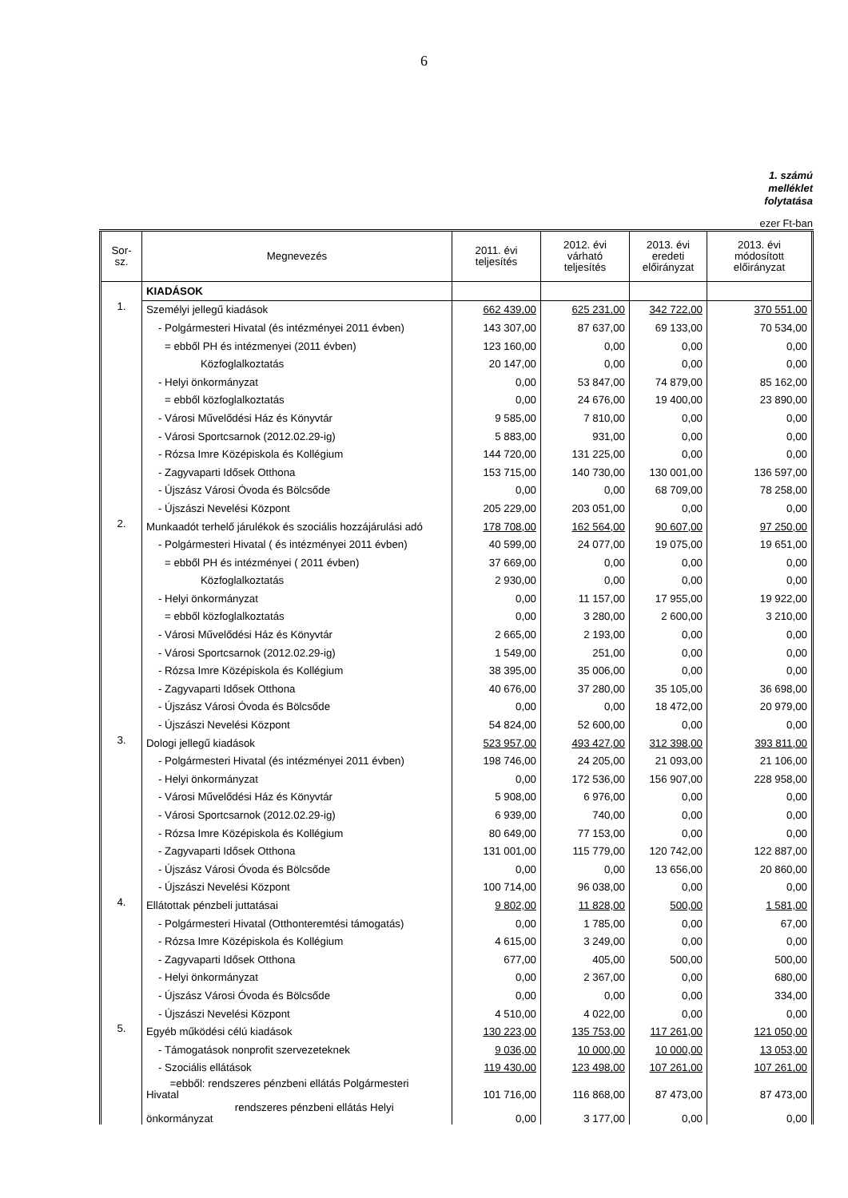6
1. számú
melléklet
folytatása
ezer Ft-ban
| Sor- sz. | Megnevezés | 2011. évi teljesítés | 2012. évi várható teljesítés | 2013. évi eredeti előirányzat | 2013. évi módosított előirányzat |
| --- | --- | --- | --- | --- | --- |
| | KIADÁSOK | | | | |
| 1. | Személyi jellegű kiadások | 662 439,00 | 625 231,00 | 342 722,00 | 370 551,00 |
| | - Polgármesteri Hivatal (és intézményei 2011 évben) | 143 307,00 | 87 637,00 | 69 133,00 | 70 534,00 |
| | = ebből PH és intézmenyei (2011 évben) | 123 160,00 | 0,00 | 0,00 | 0,00 |
| | Közfoglalkoztatás | 20 147,00 | 0,00 | 0,00 | 0,00 |
| | - Helyi önkormányzat | 0,00 | 53 847,00 | 74 879,00 | 85 162,00 |
| | = ebből közfoglalkoztatás | 0,00 | 24 676,00 | 19 400,00 | 23 890,00 |
| | - Városi Művelődési Ház és Könyvtár | 9 585,00 | 7 810,00 | 0,00 | 0,00 |
| | - Városi Sportcsarnok (2012.02.29-ig) | 5 883,00 | 931,00 | 0,00 | 0,00 |
| | - Rózsa Imre Középiskola és Kollégium | 144 720,00 | 131 225,00 | 0,00 | 0,00 |
| | - Zagyvaparti Idősek Otthona | 153 715,00 | 140 730,00 | 130 001,00 | 136 597,00 |
| | - Újszász Városi Óvoda és Bölcsőde | 0,00 | 0,00 | 68 709,00 | 78 258,00 |
| | - Újszászi Nevelési Központ | 205 229,00 | 203 051,00 | 0,00 | 0,00 |
| 2. | Munkaadót terhelő járulékok és szociális hozzájárulási adó | 178 708,00 | 162 564,00 | 90 607,00 | 97 250,00 |
| | - Polgármesteri Hivatal ( és intézményei 2011 évben) | 40 599,00 | 24 077,00 | 19 075,00 | 19 651,00 |
| | = ebből PH és intézményei ( 2011 évben) | 37 669,00 | 0,00 | 0,00 | 0,00 |
| | Közfoglalkoztatás | 2 930,00 | 0,00 | 0,00 | 0,00 |
| | - Helyi önkormányzat | 0,00 | 11 157,00 | 17 955,00 | 19 922,00 |
| | = ebből közfoglalkoztatás | 0,00 | 3 280,00 | 2 600,00 | 3 210,00 |
| | - Városi Művelődési Ház és Könyvtár | 2 665,00 | 2 193,00 | 0,00 | 0,00 |
| | - Városi Sportcsarnok (2012.02.29-ig) | 1 549,00 | 251,00 | 0,00 | 0,00 |
| | - Rózsa Imre Középiskola és Kollégium | 38 395,00 | 35 006,00 | 0,00 | 0,00 |
| | - Zagyvaparti Idősek Otthona | 40 676,00 | 37 280,00 | 35 105,00 | 36 698,00 |
| | - Újszász Városi Óvoda és Bölcsőde | 0,00 | 0,00 | 18 472,00 | 20 979,00 |
| | - Újszászi Nevelési Központ | 54 824,00 | 52 600,00 | 0,00 | 0,00 |
| 3. | Dologi jellegű kiadások | 523 957,00 | 493 427,00 | 312 398,00 | 393 811,00 |
| | - Polgármesteri Hivatal (és intézményei 2011 évben) | 198 746,00 | 24 205,00 | 21 093,00 | 21 106,00 |
| | - Helyi önkormányzat | 0,00 | 172 536,00 | 156 907,00 | 228 958,00 |
| | - Városi Művelődési Ház és Könyvtár | 5 908,00 | 6 976,00 | 0,00 | 0,00 |
| | - Városi Sportcsarnok (2012.02.29-ig) | 6 939,00 | 740,00 | 0,00 | 0,00 |
| | - Rózsa Imre Középiskola és Kollégium | 80 649,00 | 77 153,00 | 0,00 | 0,00 |
| | - Zagyvaparti Idősek Otthona | 131 001,00 | 115 779,00 | 120 742,00 | 122 887,00 |
| | - Újszász Városi Óvoda és Bölcsőde | 0,00 | 0,00 | 13 656,00 | 20 860,00 |
| | - Újszászi Nevelési Központ | 100 714,00 | 96 038,00 | 0,00 | 0,00 |
| 4. | Ellátottak pénzbeli juttatásai | 9 802,00 | 11 828,00 | 500,00 | 1 581,00 |
| | - Polgármesteri Hivatal (Otthonteremtési támogatás) | 0,00 | 1 785,00 | 0,00 | 67,00 |
| | - Rózsa Imre Középiskola és Kollégium | 4 615,00 | 3 249,00 | 0,00 | 0,00 |
| | - Zagyvaparti Idősek Otthona | 677,00 | 405,00 | 500,00 | 500,00 |
| | - Helyi önkormányzat | 0,00 | 2 367,00 | 0,00 | 680,00 |
| | - Újszász Városi Óvoda és Bölcsőde | 0,00 | 0,00 | 0,00 | 334,00 |
| | - Újszászi Nevelési Központ | 4 510,00 | 4 022,00 | 0,00 | 0,00 |
| 5. | Egyéb működési célú kiadások | 130 223,00 | 135 753,00 | 117 261,00 | 121 050,00 |
| | - Támogatások nonprofit szervezeteknek | 9 036,00 | 10 000,00 | 10 000,00 | 13 053,00 |
| | - Szociális ellátások | 119 430,00 | 123 498,00 | 107 261,00 | 107 261,00 |
| | =ebből: rendszeres pénzbeni ellátás Polgármesteri Hivatal | 101 716,00 | 116 868,00 | 87 473,00 | 87 473,00 |
| | rendszeres pénzbeni ellátás Helyi önkormányzat | 0,00 | 3 177,00 | 0,00 | 0,00 |